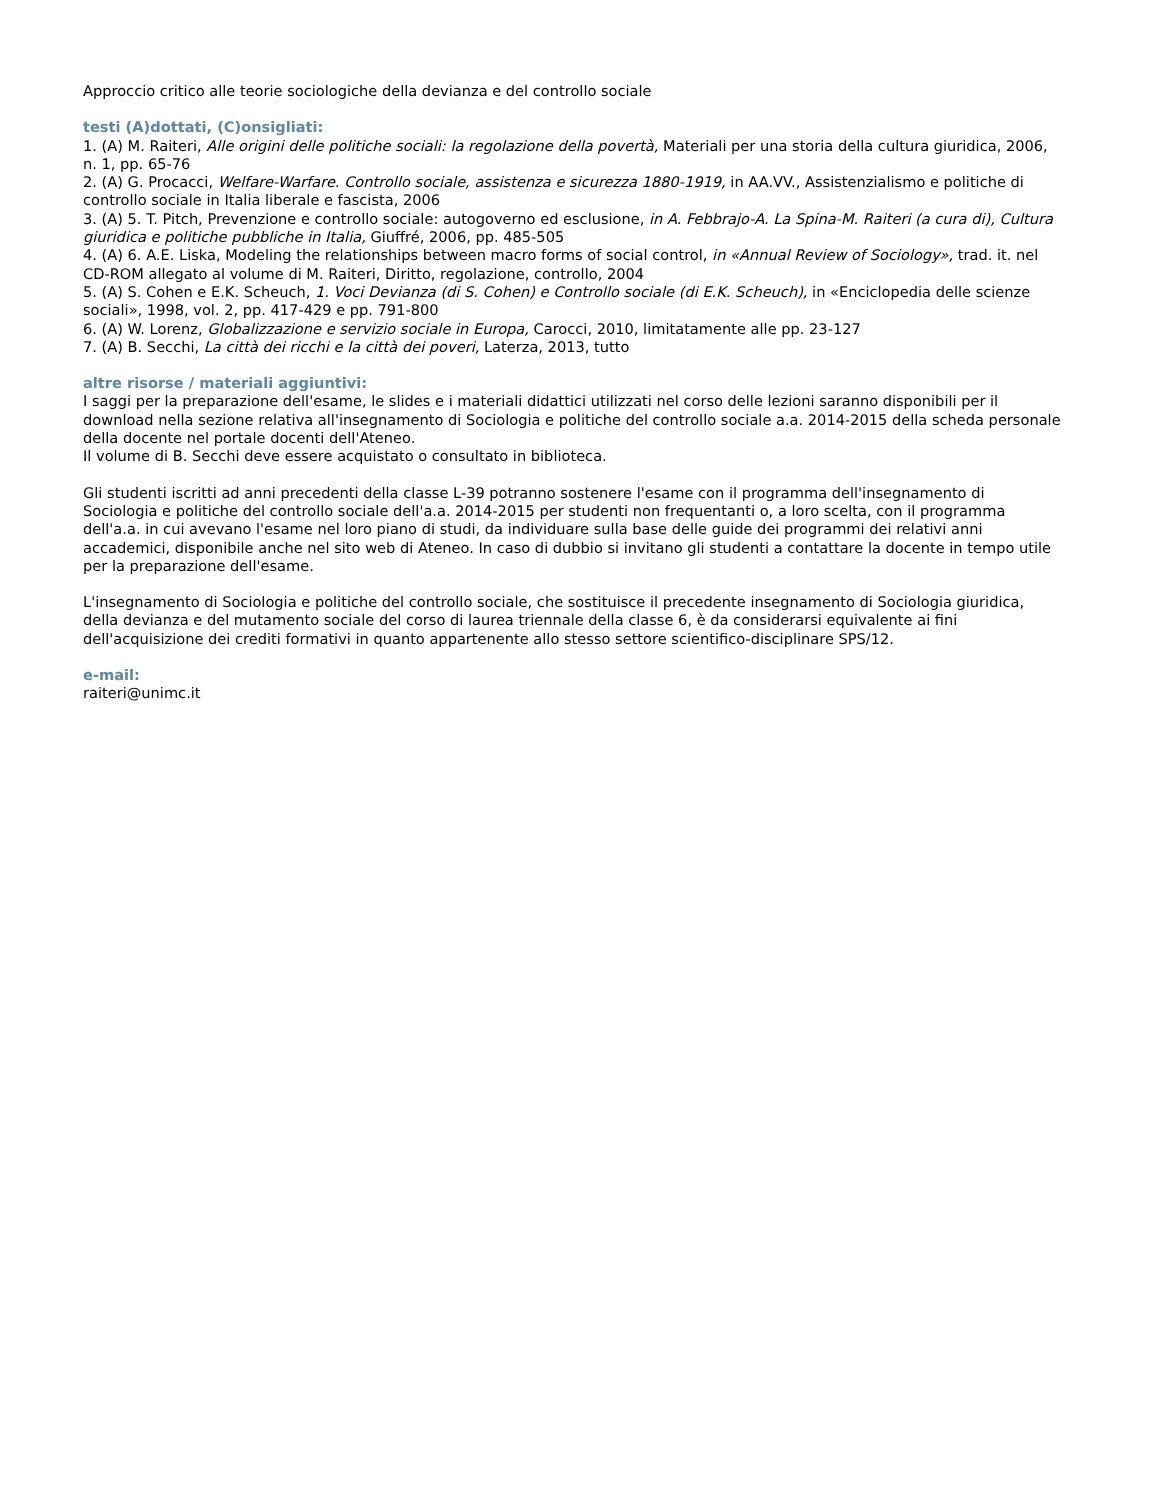Approccio critico alle teorie sociologiche della devianza e del controllo sociale
testi (A)dottati, (C)onsigliati:
1. (A) M. Raiteri, Alle origini delle politiche sociali: la regolazione della povertà, Materiali per una storia della cultura giuridica, 2006, n. 1, pp. 65-76
2. (A) G. Procacci, Welfare-Warfare. Controllo sociale, assistenza e sicurezza 1880-1919, in AA.VV., Assistenzialismo e politiche di controllo sociale in Italia liberale e fascista, 2006
3. (A) 5. T. Pitch, Prevenzione e controllo sociale: autogoverno ed esclusione, in A. Febbrajo-A. La Spina-M. Raiteri (a cura di), Cultura giuridica e politiche pubbliche in Italia, Giuffré, 2006, pp. 485-505
4. (A) 6. A.E. Liska, Modeling the relationships between macro forms of social control, in «Annual Review of Sociology», trad. it. nel CD-ROM allegato al volume di M. Raiteri, Diritto, regolazione, controllo, 2004
5. (A) S. Cohen e E.K. Scheuch, 1. Voci Devianza (di S. Cohen) e Controllo sociale (di E.K. Scheuch), in «Enciclopedia delle scienze sociali», 1998, vol. 2, pp. 417-429 e pp. 791-800
6. (A) W. Lorenz, Globalizzazione e servizio sociale in Europa, Carocci, 2010, limitatamente alle pp. 23-127
7. (A) B. Secchi, La città dei ricchi e la città dei poveri, Laterza, 2013, tutto
altre risorse / materiali aggiuntivi:
I saggi per la preparazione dell'esame, le slides e i materiali didattici utilizzati nel corso delle lezioni saranno disponibili per il download nella sezione relativa all'insegnamento di Sociologia e politiche del controllo sociale a.a. 2014-2015 della scheda personale della docente nel portale docenti dell'Ateneo.
Il volume di B. Secchi deve essere acquistato o consultato in biblioteca.
Gli studenti iscritti ad anni precedenti della classe L-39 potranno sostenere l'esame con il programma dell'insegnamento di Sociologia e politiche del controllo sociale dell'a.a. 2014-2015 per studenti non frequentanti o, a loro scelta, con il programma dell'a.a. in cui avevano l'esame nel loro piano di studi, da individuare sulla base delle guide dei programmi dei relativi anni accademici, disponibile anche nel sito web di Ateneo. In caso di dubbio si invitano gli studenti a contattare la docente in tempo utile per la preparazione dell'esame.
L'insegnamento di Sociologia e politiche del controllo sociale, che sostituisce il precedente insegnamento di Sociologia giuridica, della devianza e del mutamento sociale del corso di laurea triennale della classe 6, è da considerarsi equivalente ai fini dell'acquisizione dei crediti formativi in quanto appartenente allo stesso settore scientifico-disciplinare SPS/12.
e-mail:
raiteri@unimc.it